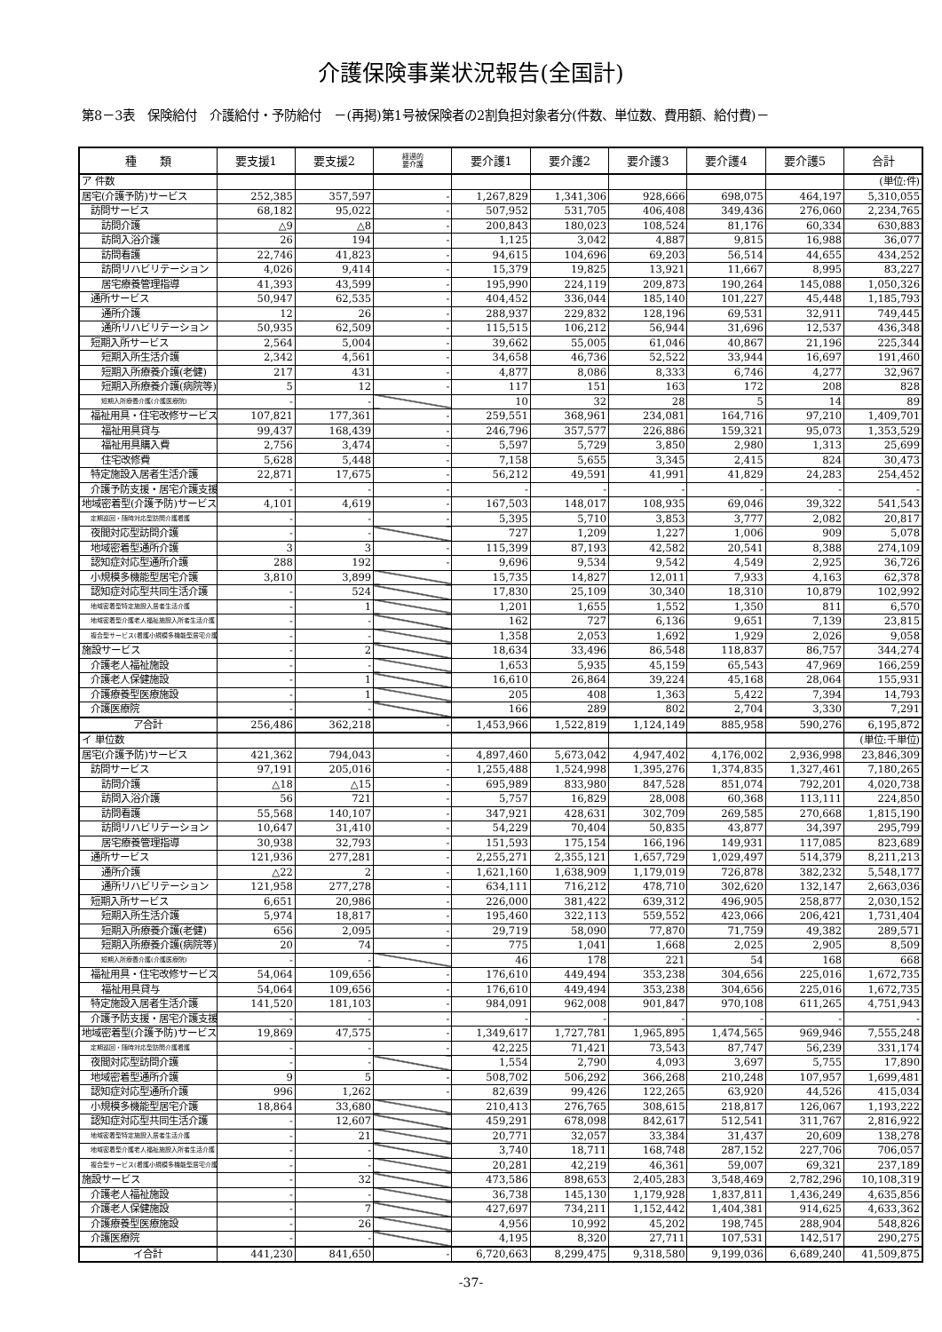介護保険事業状況報告(全国計)
第8－3表　保険給付　介護給付・予防給付　－(再掲)第1号被保険者の2割負担対象者分(件数、単位数、費用額、給付費)－
| 種 類 | 要支援1 | 要支援2 | 経過的 要介護 | 要介護1 | 要介護2 | 要介護3 | 要介護4 | 要介護5 | 合計 |
| --- | --- | --- | --- | --- | --- | --- | --- | --- | --- |
| ア 件数 | | | | | | | | | (単位:件) |
| 居宅(介護予防)サービス | 252,385 | 357,597 | - | 1,267,829 | 1,341,306 | 928,666 | 698,075 | 464,197 | 5,310,055 |
| 訪問サービス | 68,182 | 95,022 | - | 507,952 | 531,705 | 406,408 | 349,436 | 276,060 | 2,234,765 |
| 訪問介護 | △9 | △8 | - | 200,843 | 180,023 | 108,524 | 81,176 | 60,334 | 630,883 |
| 訪問入浴介護 | 26 | 194 | - | 1,125 | 3,042 | 4,887 | 9,815 | 16,988 | 36,077 |
| 訪問看護 | 22,746 | 41,823 | - | 94,615 | 104,696 | 69,203 | 56,514 | 44,655 | 434,252 |
| 訪問リハビリテーション | 4,026 | 9,414 | - | 15,379 | 19,825 | 13,921 | 11,667 | 8,995 | 83,227 |
| 居宅療養管理指導 | 41,393 | 43,599 | - | 195,990 | 224,119 | 209,873 | 190,264 | 145,088 | 1,050,326 |
| 通所サービス | 50,947 | 62,535 | - | 404,452 | 336,044 | 185,140 | 101,227 | 45,448 | 1,185,793 |
| 通所介護 | 12 | 26 | - | 288,937 | 229,832 | 128,196 | 69,531 | 32,911 | 749,445 |
| 通所リハビリテーション | 50,935 | 62,509 | - | 115,515 | 106,212 | 56,944 | 31,696 | 12,537 | 436,348 |
| 短期入所サービス | 2,564 | 5,004 | - | 39,662 | 55,005 | 61,046 | 40,867 | 21,196 | 225,344 |
| 短期入所生活介護 | 2,342 | 4,561 | - | 34,658 | 46,736 | 52,522 | 33,944 | 16,697 | 191,460 |
| 短期入所療養介護(老健) | 217 | 431 | - | 4,877 | 8,086 | 8,333 | 6,746 | 4,277 | 32,967 |
| 短期入所療養介護(病院等) | 5 | 12 | - | 117 | 151 | 163 | 172 | 208 | 828 |
| 短期入所療養介護(介護医療院) | - | - | | 10 | 32 | 28 | 5 | 14 | 89 |
| 福祉用具・住宅改修サービス | 107,821 | 177,361 | - | 259,551 | 368,961 | 234,081 | 164,716 | 97,210 | 1,409,701 |
| 福祉用具貸与 | 99,437 | 168,439 | - | 246,796 | 357,577 | 226,886 | 159,321 | 95,073 | 1,353,529 |
| 福祉用具購入費 | 2,756 | 3,474 | - | 5,597 | 5,729 | 3,850 | 2,980 | 1,313 | 25,699 |
| 住宅改修費 | 5,628 | 5,448 | - | 7,158 | 5,655 | 3,345 | 2,415 | 824 | 30,473 |
| 特定施設入居者生活介護 | 22,871 | 17,675 | - | 56,212 | 49,591 | 41,991 | 41,829 | 24,283 | 254,452 |
| 介護予防支援・居宅介護支援 | - | - | - | - | - | - | - | - | - |
| 地域密着型(介護予防)サービス | 4,101 | 4,619 | - | 167,503 | 148,017 | 108,935 | 69,046 | 39,322 | 541,543 |
| 定期巡回・随時対応型訪問介護看護 | - | - | - | 5,395 | 5,710 | 3,853 | 3,777 | 2,082 | 20,817 |
| 夜間対応型訪問介護 | - | - | | 727 | 1,209 | 1,227 | 1,006 | 909 | 5,078 |
| 地域密着型通所介護 | 3 | 3 | - | 115,399 | 87,193 | 42,582 | 20,541 | 8,388 | 274,109 |
| 認知症対応型通所介護 | 288 | 192 | - | 9,696 | 9,534 | 9,542 | 4,549 | 2,925 | 36,726 |
| 小規模多機能型居宅介護 | 3,810 | 3,899 | | 15,735 | 14,827 | 12,011 | 7,933 | 4,163 | 62,378 |
| 認知症対応型共同生活介護 | - | 524 | | 17,830 | 25,109 | 30,340 | 18,310 | 10,879 | 102,992 |
| 地域密着型特定施設入居者生活介護 | - | 1 | | 1,201 | 1,655 | 1,552 | 1,350 | 811 | 6,570 |
| 地域密着型介護老人福祉施設入所者生活介護 | - | - | | 162 | 727 | 6,136 | 9,651 | 7,139 | 23,815 |
| 複合型サービス(看護小規模多機能型居宅介護) | - | - | | 1,358 | 2,053 | 1,692 | 1,929 | 2,026 | 9,058 |
| 施設サービス | - | 2 | | 18,634 | 33,496 | 86,548 | 118,837 | 86,757 | 344,274 |
| 介護老人福祉施設 | - | - | | 1,653 | 5,935 | 45,159 | 65,543 | 47,969 | 166,259 |
| 介護老人保健施設 | - | 1 | | 16,610 | 26,864 | 39,224 | 45,168 | 28,064 | 155,931 |
| 介護療養型医療施設 | - | 1 | | 205 | 408 | 1,363 | 5,422 | 7,394 | 14,793 |
| 介護医療院 | - | - | | 166 | 289 | 802 | 2,704 | 3,330 | 7,291 |
| ア合計 | 256,486 | 362,218 | - | 1,453,966 | 1,522,819 | 1,124,149 | 885,958 | 590,276 | 6,195,872 |
| イ 単位数 | | | | | | | | | (単位:千単位) |
| 居宅(介護予防)サービス | 421,362 | 794,043 | - | 4,897,460 | 5,673,042 | 4,947,402 | 4,176,002 | 2,936,998 | 23,846,309 |
| 訪問サービス | 97,191 | 205,016 | - | 1,255,488 | 1,524,998 | 1,395,276 | 1,374,835 | 1,327,461 | 7,180,265 |
| 訪問介護 | △18 | △15 | - | 695,989 | 833,980 | 847,528 | 851,074 | 792,201 | 4,020,738 |
| 訪問入浴介護 | 56 | 721 | - | 5,757 | 16,829 | 28,008 | 60,368 | 113,111 | 224,850 |
| 訪問看護 | 55,568 | 140,107 | - | 347,921 | 428,631 | 302,709 | 269,585 | 270,668 | 1,815,190 |
| 訪問リハビリテーション | 10,647 | 31,410 | - | 54,229 | 70,404 | 50,835 | 43,877 | 34,397 | 295,799 |
| 居宅療養管理指導 | 30,938 | 32,793 | - | 151,593 | 175,154 | 166,196 | 149,931 | 117,085 | 823,689 |
| 通所サービス | 121,936 | 277,281 | - | 2,255,271 | 2,355,121 | 1,657,729 | 1,029,497 | 514,379 | 8,211,213 |
| 通所介護 | △22 | 2 | - | 1,621,160 | 1,638,909 | 1,179,019 | 726,878 | 382,232 | 5,548,177 |
| 通所リハビリテーション | 121,958 | 277,278 | - | 634,111 | 716,212 | 478,710 | 302,620 | 132,147 | 2,663,036 |
| 短期入所サービス | 6,651 | 20,986 | - | 226,000 | 381,422 | 639,312 | 496,905 | 258,877 | 2,030,152 |
| 短期入所生活介護 | 5,974 | 18,817 | - | 195,460 | 322,113 | 559,552 | 423,066 | 206,421 | 1,731,404 |
| 短期入所療養介護(老健) | 656 | 2,095 | - | 29,719 | 58,090 | 77,870 | 71,759 | 49,382 | 289,571 |
| 短期入所療養介護(病院等) | 20 | 74 | - | 775 | 1,041 | 1,668 | 2,025 | 2,905 | 8,509 |
| 短期入所療養介護(介護医療院) | - | - | | 46 | 178 | 221 | 54 | 168 | 668 |
| 福祉用具・住宅改修サービス | 54,064 | 109,656 | - | 176,610 | 449,494 | 353,238 | 304,656 | 225,016 | 1,672,735 |
| 福祉用具貸与 | 54,064 | 109,656 | - | 176,610 | 449,494 | 353,238 | 304,656 | 225,016 | 1,672,735 |
| 特定施設入居者生活介護 | 141,520 | 181,103 | - | 984,091 | 962,008 | 901,847 | 970,108 | 611,265 | 4,751,943 |
| 介護予防支援・居宅介護支援 | - | - | - | - | - | - | - | - | - |
| 地域密着型(介護予防)サービス | 19,869 | 47,575 | - | 1,349,617 | 1,727,781 | 1,965,895 | 1,474,565 | 969,946 | 7,555,248 |
| 定期巡回・随時対応型訪問介護看護 | - | - | - | 42,225 | 71,421 | 73,543 | 87,747 | 56,239 | 331,174 |
| 夜間対応型訪問介護 | - | - | | 1,554 | 2,790 | 4,093 | 3,697 | 5,755 | 17,890 |
| 地域密着型通所介護 | 9 | 5 | - | 508,702 | 506,292 | 366,268 | 210,248 | 107,957 | 1,699,481 |
| 認知症対応型通所介護 | 996 | 1,262 | - | 82,639 | 99,426 | 122,265 | 63,920 | 44,526 | 415,034 |
| 小規模多機能型居宅介護 | 18,864 | 33,680 | | 210,413 | 276,765 | 308,615 | 218,817 | 126,067 | 1,193,222 |
| 認知症対応型共同生活介護 | - | 12,607 | | 459,291 | 678,098 | 842,617 | 512,541 | 311,767 | 2,816,922 |
| 地域密着型特定施設入居者生活介護 | - | 21 | | 20,771 | 32,057 | 33,384 | 31,437 | 20,609 | 138,278 |
| 地域密着型介護老人福祉施設入所者生活介護 | - | - | | 3,740 | 18,711 | 168,748 | 287,152 | 227,706 | 706,057 |
| 複合型サービス(看護小規模多機能型居宅介護) | - | - | | 20,281 | 42,219 | 46,361 | 59,007 | 69,321 | 237,189 |
| 施設サービス | - | 32 | | 473,586 | 898,653 | 2,405,283 | 3,548,469 | 2,782,296 | 10,108,319 |
| 介護老人福祉施設 | - | - | | 36,738 | 145,130 | 1,179,928 | 1,837,811 | 1,436,249 | 4,635,856 |
| 介護老人保健施設 | - | 7 | | 427,697 | 734,211 | 1,152,442 | 1,404,381 | 914,625 | 4,633,362 |
| 介護療養型医療施設 | - | 26 | | 4,956 | 10,992 | 45,202 | 198,745 | 288,904 | 548,826 |
| 介護医療院 | - | - | | 4,195 | 8,320 | 27,711 | 107,531 | 142,517 | 290,275 |
| イ合計 | 441,230 | 841,650 | - | 6,720,663 | 8,299,475 | 9,318,580 | 9,199,036 | 6,689,240 | 41,509,875 |
-37-